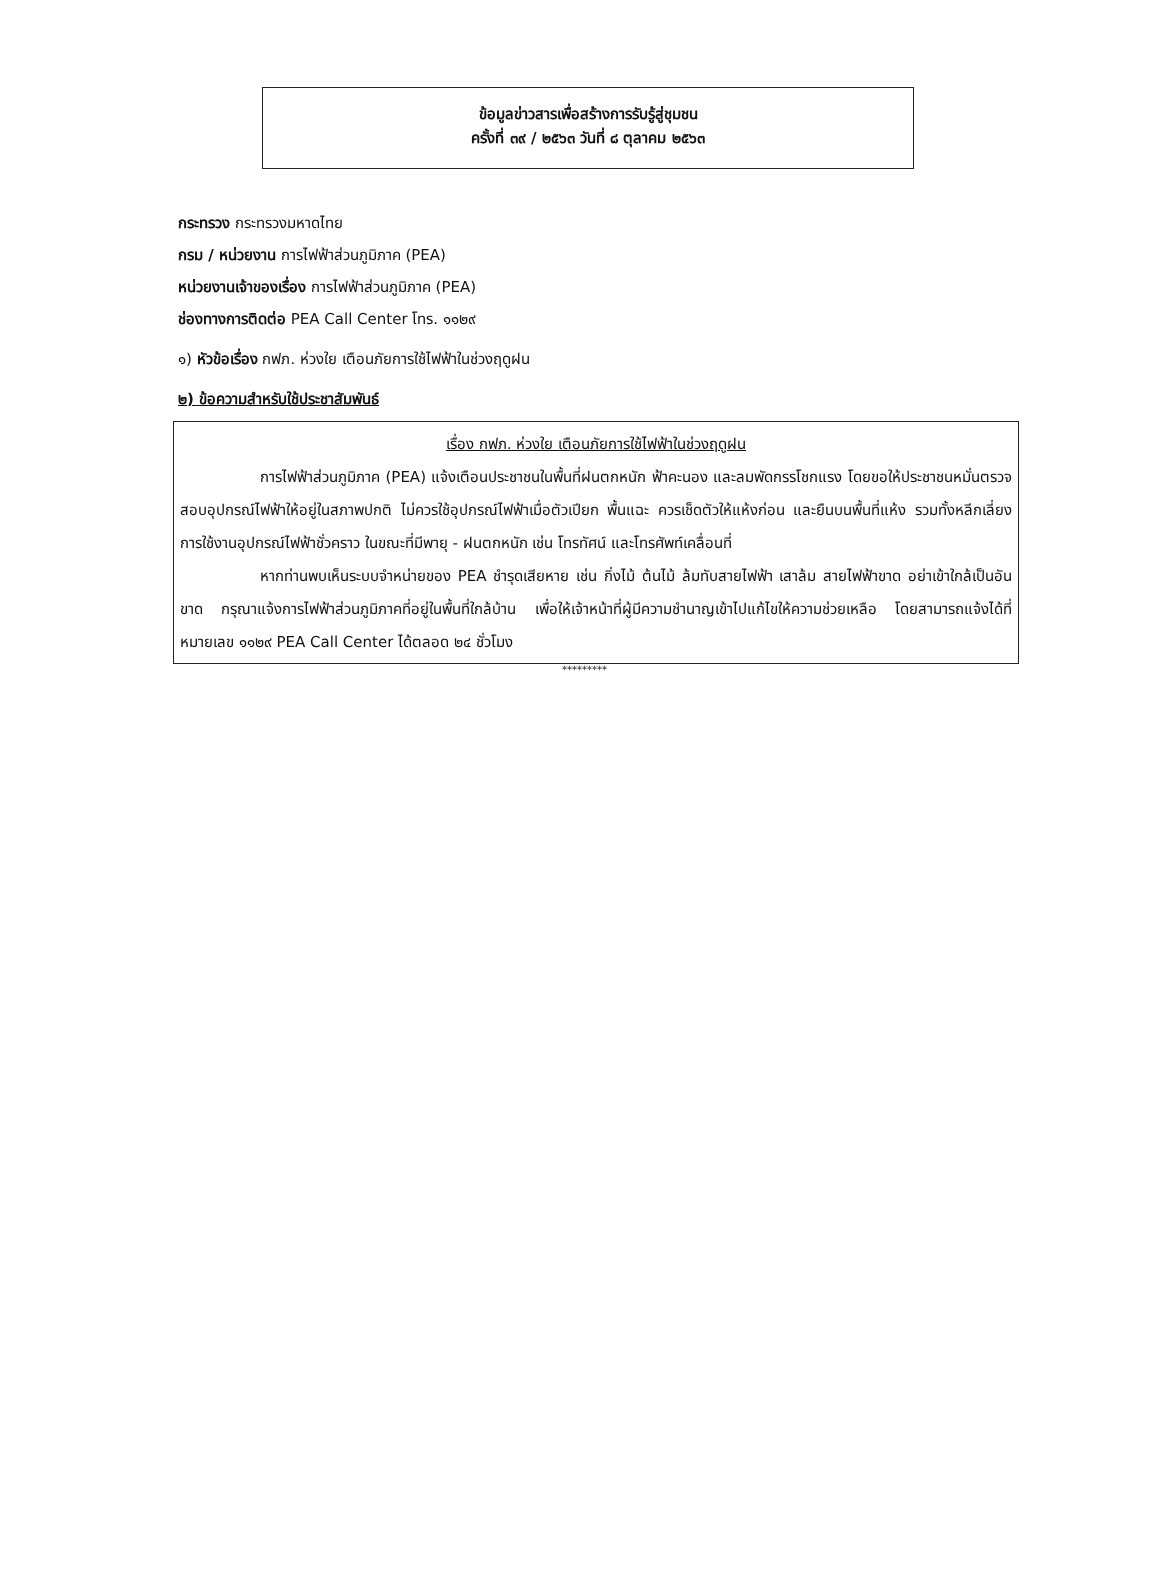ข้อมูลข่าวสารเพื่อสร้างการรับรู้สู่ชุมชน
ครั้งที่ ๓๙ / ๒๕๖๓ วันที่ ๘ ตุลาคม ๒๕๖๓
กระทรวง กระทรวงมหาดไทย
กรม / หน่วยงาน การไฟฟ้าส่วนภูมิภาค (PEA)
หน่วยงานเจ้าของเรื่อง การไฟฟ้าส่วนภูมิภาค (PEA)
ช่องทางการติดต่อ PEA Call Center โทร. ๑๑๒๙
๑) หัวข้อเรื่อง กฟภ. ห่วงใย เตือนภัยการใช้ไฟฟ้าในช่วงฤดูฝน
๒) ข้อความสำหรับใช้ประชาสัมพันธ์
เรื่อง กฟภ. ห่วงใย เตือนภัยการใช้ไฟฟ้าในช่วงฤดูฝน
การไฟฟ้าส่วนภูมิภาค (PEA) แจ้งเตือนประชาชนในพื้นที่ฝนตกหนัก ฟ้าคะนอง และลมพัดกรรโชกแรง โดยขอให้ประชาชนหมั่นตรวจสอบอุปกรณ์ไฟฟ้าให้อยู่ในสภาพปกติ ไม่ควรใช้อุปกรณ์ไฟฟ้าเมื่อตัวเปียก พื้นแฉะ ควรเช็ดตัวให้แห้งก่อน และยืนบนพื้นที่แห้ง รวมทั้งหลีกเลี่ยงการใช้งานอุปกรณ์ไฟฟ้าชั่วคราว ในขณะที่มีพายุ - ฝนตกหนัก เช่น โทรทัศน์ และโทรศัพท์เคลื่อนที่
หากท่านพบเห็นระบบจำหน่ายของ PEA ชำรุดเสียหาย เช่น กิ่งไม้ ต้นไม้ ล้มทับสายไฟฟ้า เสาล้ม สายไฟฟ้าขาด อย่าเข้าใกล้เป็นอันขาด กรุณาแจ้งการไฟฟ้าส่วนภูมิภาคที่อยู่ในพื้นที่ใกล้บ้าน เพื่อให้เจ้าหน้าที่ผู้มีความชำนาญเข้าไปแก้ไขให้ความช่วยเหลือ โดยสามารถแจ้งได้ที่หมายเลข ๑๑๒๙ PEA Call Center ได้ตลอด ๒๔ ชั่วโมง
*********